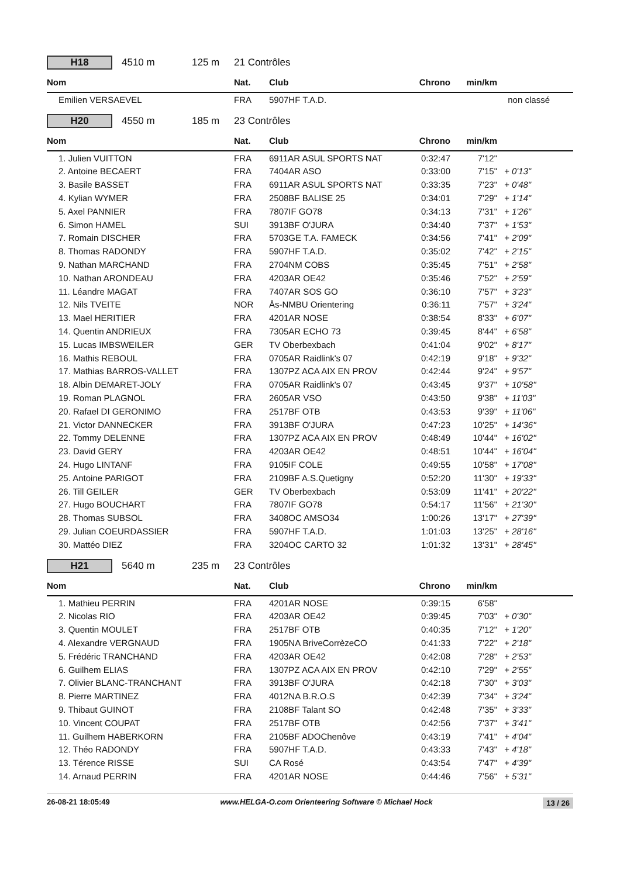H18
4510 m 125 m 21 Contrôles
| Nom | Nat. | Club | Chrono | min/km | |
| --- | --- | --- | --- | --- | --- |
| Emilien VERSAEVEL | FRA | 5907HF T.A.D. | | | non classé |
H20
4550 m 185 m 23 Contrôles
| Nom | Nat. | Club | Chrono | min/km | |
| --- | --- | --- | --- | --- | --- |
| 1. Julien VUITTON | FRA | 6911AR ASUL SPORTS NAT | 0:32:47 | 7'12" | |
| 2. Antoine BECAERT | FRA | 7404AR ASO | 0:33:00 | 7'15" | + 0'13" |
| 3. Basile BASSET | FRA | 6911AR ASUL SPORTS NAT | 0:33:35 | 7'23" | + 0'48" |
| 4. Kylian WYMER | FRA | 2508BF BALISE 25 | 0:34:01 | 7'29" | + 1'14" |
| 5. Axel PANNIER | FRA | 7807IF GO78 | 0:34:13 | 7'31" | + 1'26" |
| 6. Simon HAMEL | SUI | 3913BF O'JURA | 0:34:40 | 7'37" | + 1'53" |
| 7. Romain DISCHER | FRA | 5703GE T.A. FAMECK | 0:34:56 | 7'41" | + 2'09" |
| 8. Thomas RADONDY | FRA | 5907HF T.A.D. | 0:35:02 | 7'42" | + 2'15" |
| 9. Nathan MARCHAND | FRA | 2704NM COBS | 0:35:45 | 7'51" | + 2'58" |
| 10. Nathan ARONDEAU | FRA | 4203AR OE42 | 0:35:46 | 7'52" | + 2'59" |
| 11. Léandre MAGAT | FRA | 7407AR SOS GO | 0:36:10 | 7'57" | + 3'23" |
| 12. Nils TVEITE | NOR | Ås-NMBU Orientering | 0:36:11 | 7'57" | + 3'24" |
| 13. Mael HERITIER | FRA | 4201AR NOSE | 0:38:54 | 8'33" | + 6'07" |
| 14. Quentin ANDRIEUX | FRA | 7305AR ECHO 73 | 0:39:45 | 8'44" | + 6'58" |
| 15. Lucas IMBSWEILER | GER | TV Oberbexbach | 0:41:04 | 9'02" | + 8'17" |
| 16. Mathis REBOUL | FRA | 0705AR Raidlink's 07 | 0:42:19 | 9'18" | + 9'32" |
| 17. Mathias BARROS-VALLET | FRA | 1307PZ ACA AIX EN PROV | 0:42:44 | 9'24" | + 9'57" |
| 18. Albin DEMARET-JOLY | FRA | 0705AR Raidlink's 07 | 0:43:45 | 9'37" | + 10'58" |
| 19. Roman PLAGNOL | FRA | 2605AR VSO | 0:43:50 | 9'38" | + 11'03" |
| 20. Rafael DI GERONIMO | FRA | 2517BF OTB | 0:43:53 | 9'39" | + 11'06" |
| 21. Victor DANNECKER | FRA | 3913BF O'JURA | 0:47:23 | 10'25" | + 14'36" |
| 22. Tommy DELENNE | FRA | 1307PZ ACA AIX EN PROV | 0:48:49 | 10'44" | + 16'02" |
| 23. David GERY | FRA | 4203AR OE42 | 0:48:51 | 10'44" | + 16'04" |
| 24. Hugo LINTANF | FRA | 9105IF COLE | 0:49:55 | 10'58" | + 17'08" |
| 25. Antoine PARIGOT | FRA | 2109BF A.S.Quetigny | 0:52:20 | 11'30" | + 19'33" |
| 26. Till GEILER | GER | TV Oberbexbach | 0:53:09 | 11'41" | + 20'22" |
| 27. Hugo BOUCHART | FRA | 7807IF GO78 | 0:54:17 | 11'56" | + 21'30" |
| 28. Thomas SUBSOL | FRA | 3408OC AMSO34 | 1:00:26 | 13'17" | + 27'39" |
| 29. Julian COEURDASSIER | FRA | 5907HF T.A.D. | 1:01:03 | 13'25" | + 28'16" |
| 30. Mattéo DIEZ | FRA | 3204OC CARTO 32 | 1:01:32 | 13'31" | + 28'45" |
H21
5640 m 235 m 23 Contrôles
| Nom | Nat. | Club | Chrono | min/km | |
| --- | --- | --- | --- | --- | --- |
| 1. Mathieu PERRIN | FRA | 4201AR NOSE | 0:39:15 | 6'58" | |
| 2. Nicolas RIO | FRA | 4203AR OE42 | 0:39:45 | 7'03" | + 0'30" |
| 3. Quentin MOULET | FRA | 2517BF OTB | 0:40:35 | 7'12" | + 1'20" |
| 4. Alexandre VERGNAUD | FRA | 1905NA BriveCorrèzeCO | 0:41:33 | 7'22" | + 2'18" |
| 5. Frédéric TRANCHAND | FRA | 4203AR OE42 | 0:42:08 | 7'28" | + 2'53" |
| 6. Guilhem ELIAS | FRA | 1307PZ ACA AIX EN PROV | 0:42:10 | 7'29" | + 2'55" |
| 7. Olivier BLANC-TRANCHANT | FRA | 3913BF O'JURA | 0:42:18 | 7'30" | + 3'03" |
| 8. Pierre MARTINEZ | FRA | 4012NA B.R.O.S | 0:42:39 | 7'34" | + 3'24" |
| 9. Thibaut GUINOT | FRA | 2108BF Talant SO | 0:42:48 | 7'35" | + 3'33" |
| 10. Vincent COUPAT | FRA | 2517BF OTB | 0:42:56 | 7'37" | + 3'41" |
| 11. Guilhem HABERKORN | FRA | 2105BF ADOChenôve | 0:43:19 | 7'41" | + 4'04" |
| 12. Théo RADONDY | FRA | 5907HF T.A.D. | 0:43:33 | 7'43" | + 4'18" |
| 13. Térence RISSE | SUI | CA Rosé | 0:43:54 | 7'47" | + 4'39" |
| 14. Arnaud PERRIN | FRA | 4201AR NOSE | 0:44:46 | 7'56" | + 5'31" |
26-08-21 18:05:49 www.HELGA-O.com Orienteering Software © Michael Hock 13 / 26